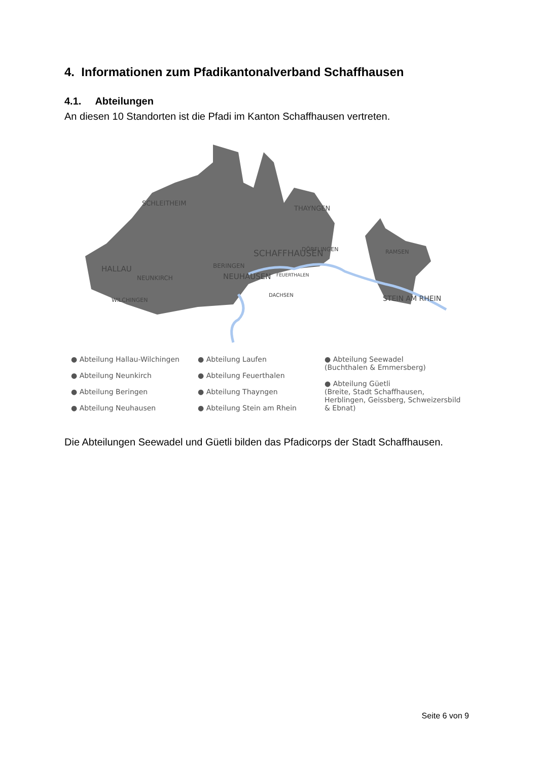4. Informationen zum Pfadikantonalverband Schaffhausen
4.1. Abteilungen
An diesen 10 Standorten ist die Pfadi im Kanton Schaffhausen vertreten.
SCHLEITHEIM
HALLAU
NEUNKIRCH
WILCHINGEN
BERINGEN
NEUHAUSEN
SCHAFFHAUSEN
FEUERTHALEN
DACHSEN
THAYNGEN
DÖRFLINGEN
RAMSEN
STEIN AM RHEIN
● Abteilung Hallau-Wilchingen
● Abteilung Neunkirch
● Abteilung Beringen
● Abteilung Neuhausen
● Abteilung Laufen
● Abteilung Feuerthalen
● Abteilung Thayngen
● Abteilung Stein am Rhein
● Abteilung Seewadel
(Buchthalen & Emmersberg)
● Abteilung Güetli
(Breite, Stadt Schaffhausen, Herblingen, Geissberg, Schweizersbild & Ebnat)
Die Abteilungen Seewadel und Güetli bilden das Pfadicorps der Stadt Schaffhausen.
Seite 6 von 9